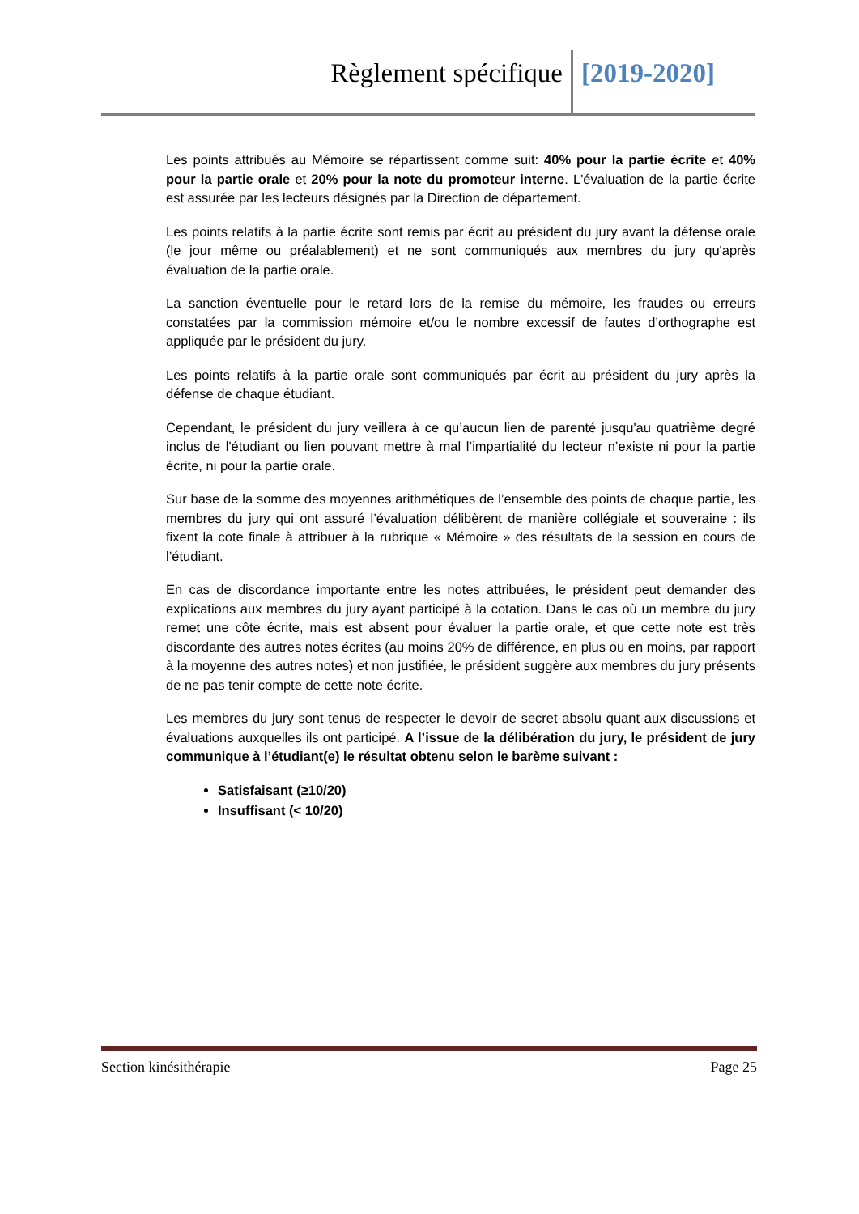Règlement spécifique [2019-2020]
Les points attribués au Mémoire se répartissent comme suit: 40% pour la partie écrite et 40% pour la partie orale et 20% pour la note du promoteur interne. L'évaluation de la partie écrite est assurée par les lecteurs désignés par la Direction de département.
Les points relatifs à la partie écrite sont remis par écrit au président du jury avant la défense orale (le jour même ou préalablement) et ne sont communiqués aux membres du jury qu'après évaluation de la partie orale.
La sanction éventuelle pour le retard lors de la remise du mémoire, les fraudes ou erreurs constatées par la commission mémoire et/ou le nombre excessif de fautes d’orthographe est appliquée par le président du jury.
Les points relatifs à la partie orale sont communiqués par écrit au président du jury après la défense de chaque étudiant.
Cependant, le président du jury veillera à ce qu’aucun lien de parenté jusqu'au quatrième degré inclus de l'étudiant ou lien pouvant mettre à mal l’impartialité du lecteur n’existe ni pour la partie écrite, ni pour la partie orale.
Sur base de la somme des moyennes arithmétiques de l’ensemble des points de chaque partie, les membres du jury qui ont assuré l’évaluation délibèrent de manière collégiale et souveraine : ils fixent la cote finale à attribuer à la rubrique « Mémoire » des résultats de la session en cours de l’étudiant.
En cas de discordance importante entre les notes attribuées, le président peut demander des explications aux membres du jury ayant participé à la cotation. Dans le cas où un membre du jury remet une côte écrite, mais est absent pour évaluer la partie orale, et que cette note est très discordante des autres notes écrites (au moins 20% de différence, en plus ou en moins, par rapport à la moyenne des autres notes) et non justifiée, le président suggère aux membres du jury présents de ne pas tenir compte de cette note écrite.
Les membres du jury sont tenus de respecter le devoir de secret absolu quant aux discussions et évaluations auxquelles ils ont participé. A l’issue de la délibération du jury, le président de jury communique à l’étudiant(e) le résultat obtenu selon le barème suivant :
Satisfaisant (≥10/20)
Insuffisant (< 10/20)
Section kinésithérapie Page 25